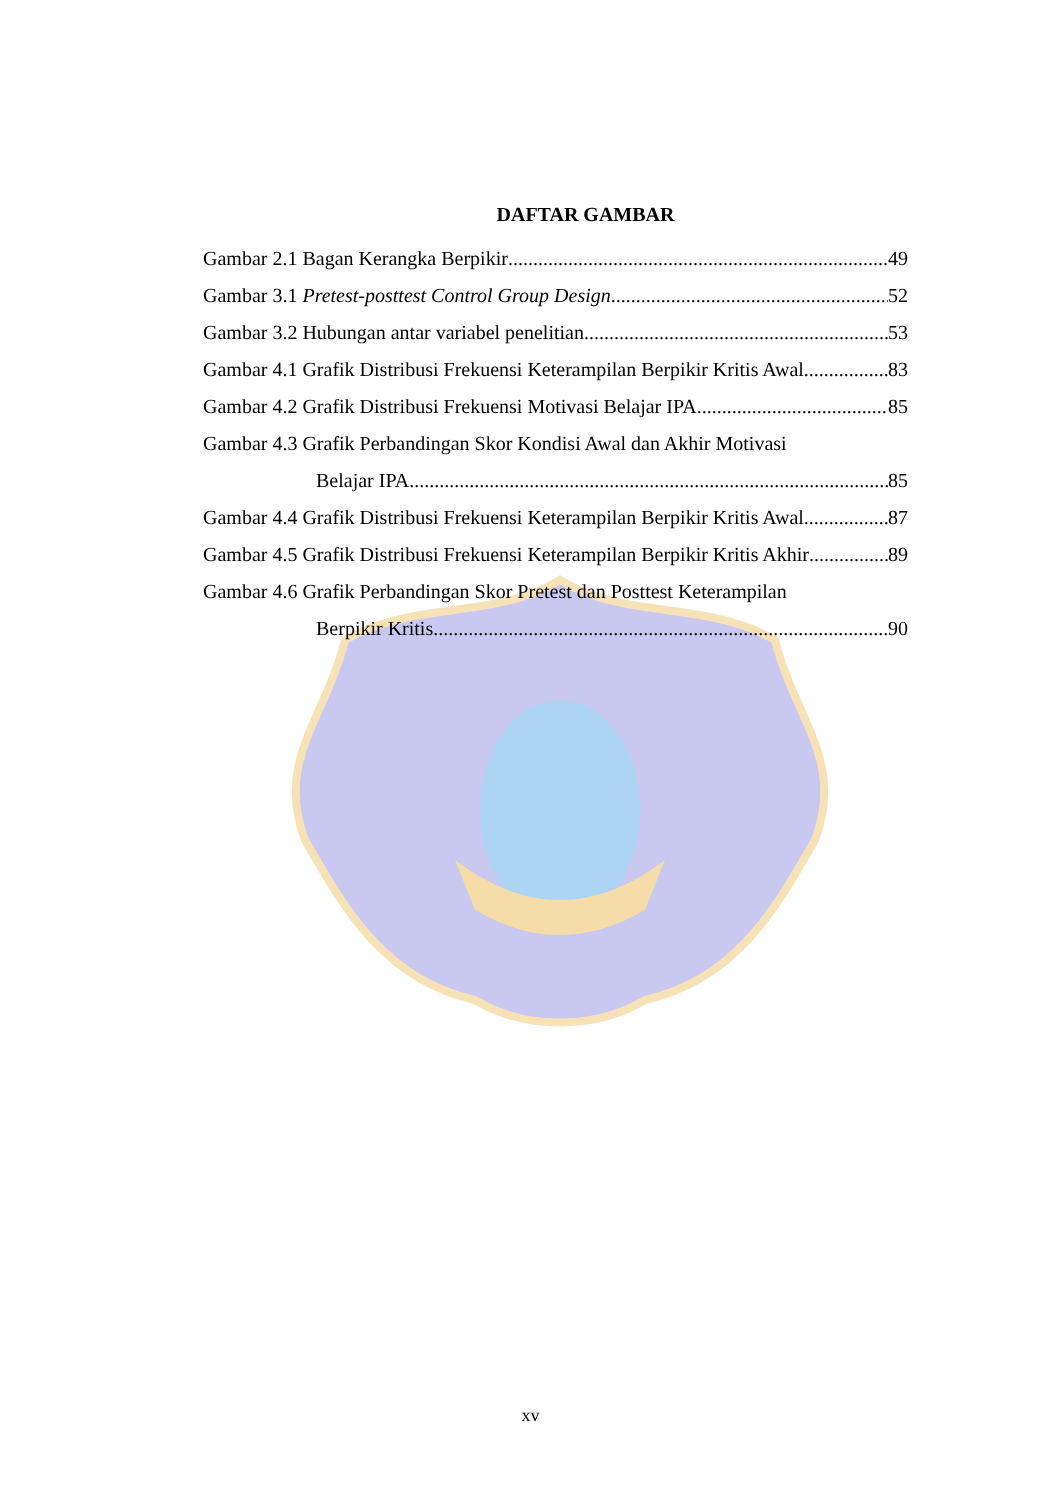DAFTAR GAMBAR
Gambar 2.1 Bagan Kerangka Berpikir 49
Gambar 3.1 Pretest-posttest Control Group Design 52
Gambar 3.2 Hubungan antar variabel penelitian 53
Gambar 4.1 Grafik Distribusi Frekuensi Keterampilan Berpikir Kritis Awal 83
Gambar 4.2 Grafik Distribusi Frekuensi Motivasi Belajar IPA 85
Gambar 4.3 Grafik Perbandingan Skor Kondisi Awal dan Akhir Motivasi
Belajar IPA 85
Gambar 4.4 Grafik Distribusi Frekuensi Keterampilan Berpikir Kritis Awal 87
Gambar 4.5 Grafik Distribusi Frekuensi Keterampilan Berpikir Kritis Akhir 89
Gambar 4.6 Grafik Perbandingan Skor Pretest dan Posttest Keterampilan
Berpikir Kritis 90
xv